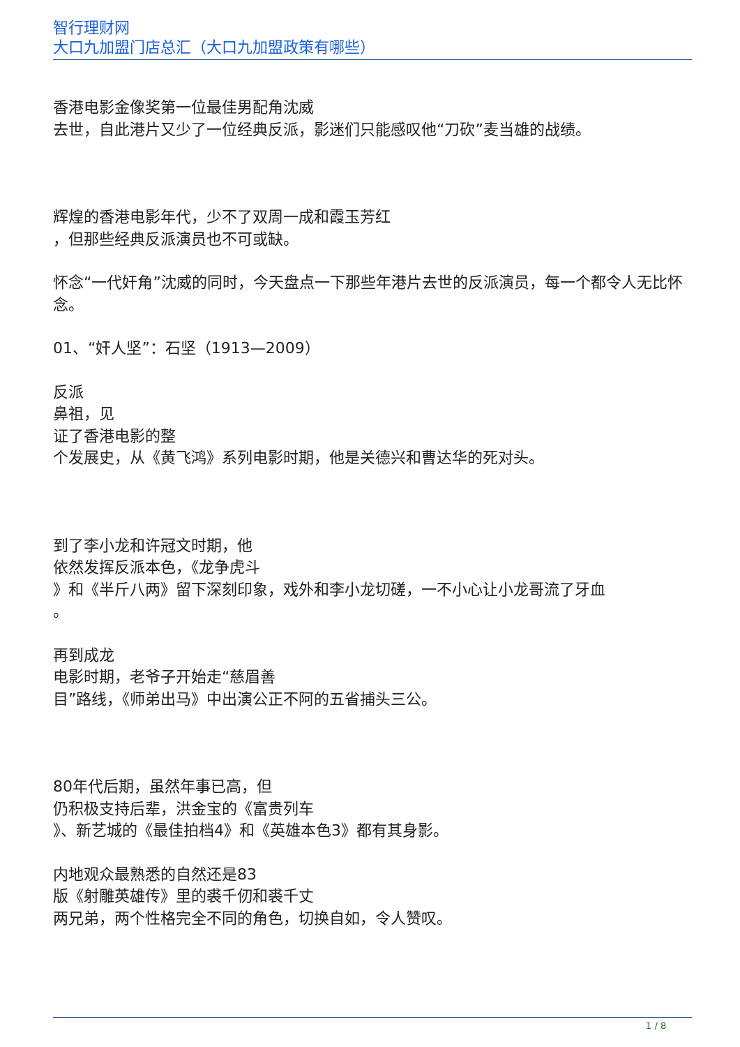智行理财网
大口九加盟门店总汇（大口九加盟政策有哪些）
香港电影金像奖第一位最佳男配角沈威
去世，自此港片又少了一位经典反派，影迷们只能感叹他“刀砍”麦当雄的战绩。
辉煌的香港电影年代，少不了双周一成和霞玉芳红
，但那些经典反派演员也不可或缺。
怀念“一代奸角”沈威的同时，今天盘点一下那些年港片去世的反派演员，每一个都令人无比怀念。
01、“奸人坚”：石坚（1913—2009）
反派
鼻祖，见
证了香港电影的整
个发展史，从《黄飞鸿》系列电影时期，他是关德兴和曹达华的死对头。
到了李小龙和许冠文时期，他
依然发挥反派本色，《龙争虎斗
》和《半斤八两》留下深刻印象，戏外和李小龙切磋，一不小心让小龙哥流了牙血
。
再到成龙
电影时期，老爷子开始走“慈眉善
目”路线，《师弟出马》中出演公正不阿的五省捕头三公。
80年代后期，虽然年事已高，但
仍积极支持后辈，洪金宝的《富贵列车
》、新艺城的《最佳拍档4》和《英雄本色3》都有其身影。
内地观众最熟悉的自然还是83
版《射雕英雄传》里的裘千仞和裘千丈
两兄弟，两个性格完全不同的角色，切换自如，令人赞叹。
1 / 8